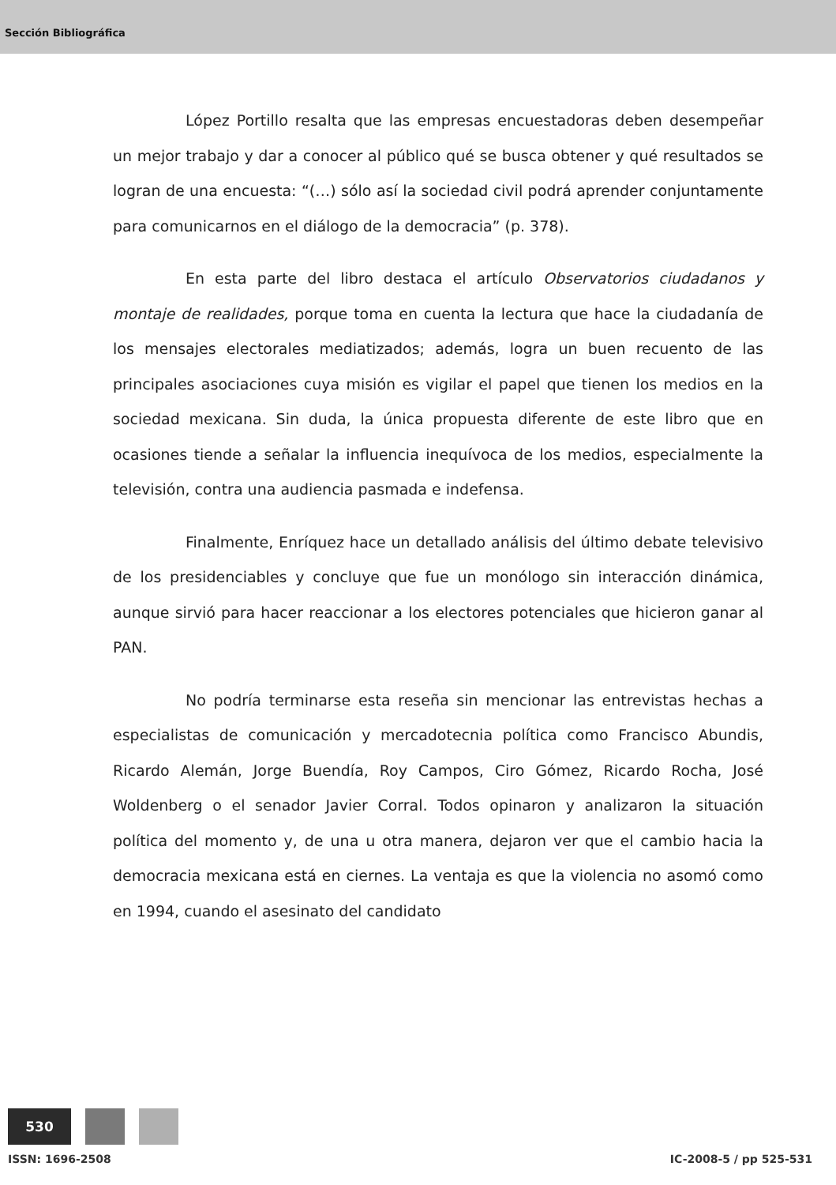Sección Bibliográfica
López Portillo resalta que las empresas encuestadoras deben desempeñar un mejor trabajo y dar a conocer al público qué se busca obtener y qué resultados se logran de una encuesta: “(…) sólo así la sociedad civil podrá aprender conjuntamente para comunicarnos en el diálogo de la democracia” (p. 378).
En esta parte del libro destaca el artículo Observatorios ciudadanos y montaje de realidades, porque toma en cuenta la lectura que hace la ciudadanía de los mensajes electorales mediatizados; además, logra un buen recuento de las principales asociaciones cuya misión es vigilar el papel que tienen los medios en la sociedad mexicana. Sin duda, la única propuesta diferente de este libro que en ocasiones tiende a señalar la influencia inequívoca de los medios, especialmente la televisión, contra una audiencia pasmada e indefensa.
Finalmente, Enríquez hace un detallado análisis del último debate televisivo de los presidenciables y concluye que fue un monólogo sin interacción dinámica, aunque sirvió para hacer reaccionar a los electores potenciales que hicieron ganar al PAN.
No podría terminarse esta reseña sin mencionar las entrevistas hechas a especialistas de comunicación y mercadotecnia política como Francisco Abundis, Ricardo Alemán, Jorge Buendía, Roy Campos, Ciro Gómez, Ricardo Rocha, José Woldenberg o el senador Javier Corral. Todos opinaron y analizaron la situación política del momento y, de una u otra manera, dejaron ver que el cambio hacia la democracia mexicana está en ciernes. La ventaja es que la violencia no asomó como en 1994, cuando el asesinato del candidato
530
ISSN: 1696-2508 IC-2008-5 / pp 525-531